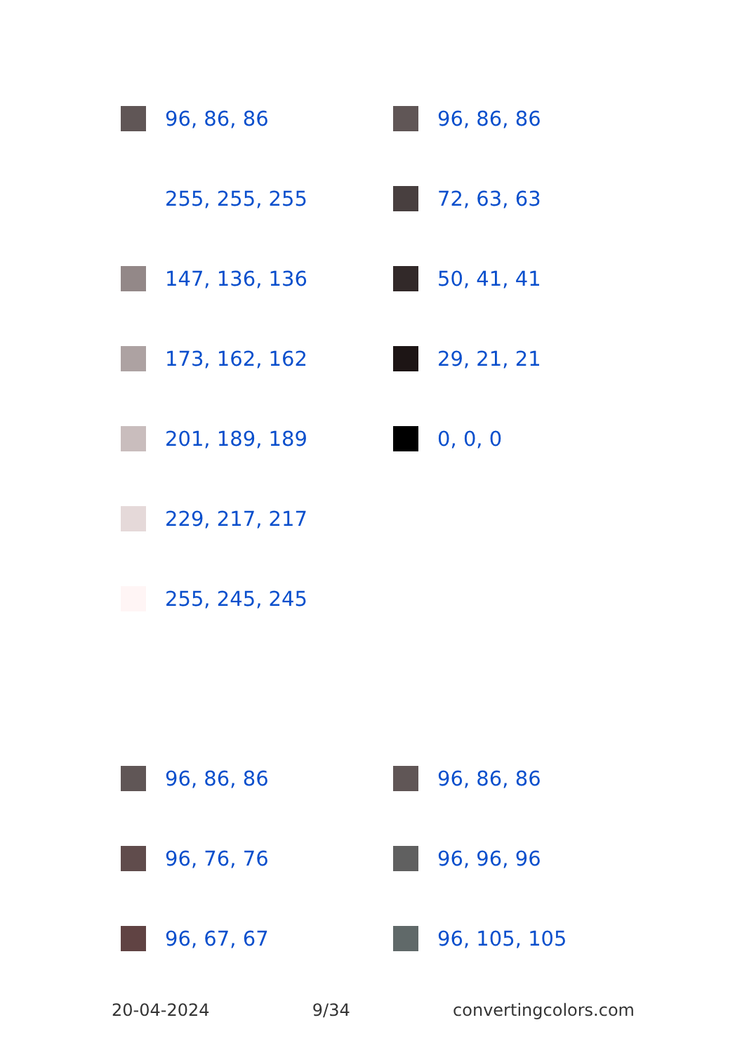96, 86, 86 96, 86, 86
255, 255, 255 72, 63, 63
147, 136, 136 50, 41, 41
173, 162, 162 29, 21, 21
201, 189, 189 0, 0, 0
229, 217, 217
255, 245, 245
96, 86, 86 96, 86, 86
96, 76, 76 96, 96, 96
96, 67, 67 96, 105, 105
20-04-2024 9/34 convertingcolors.com